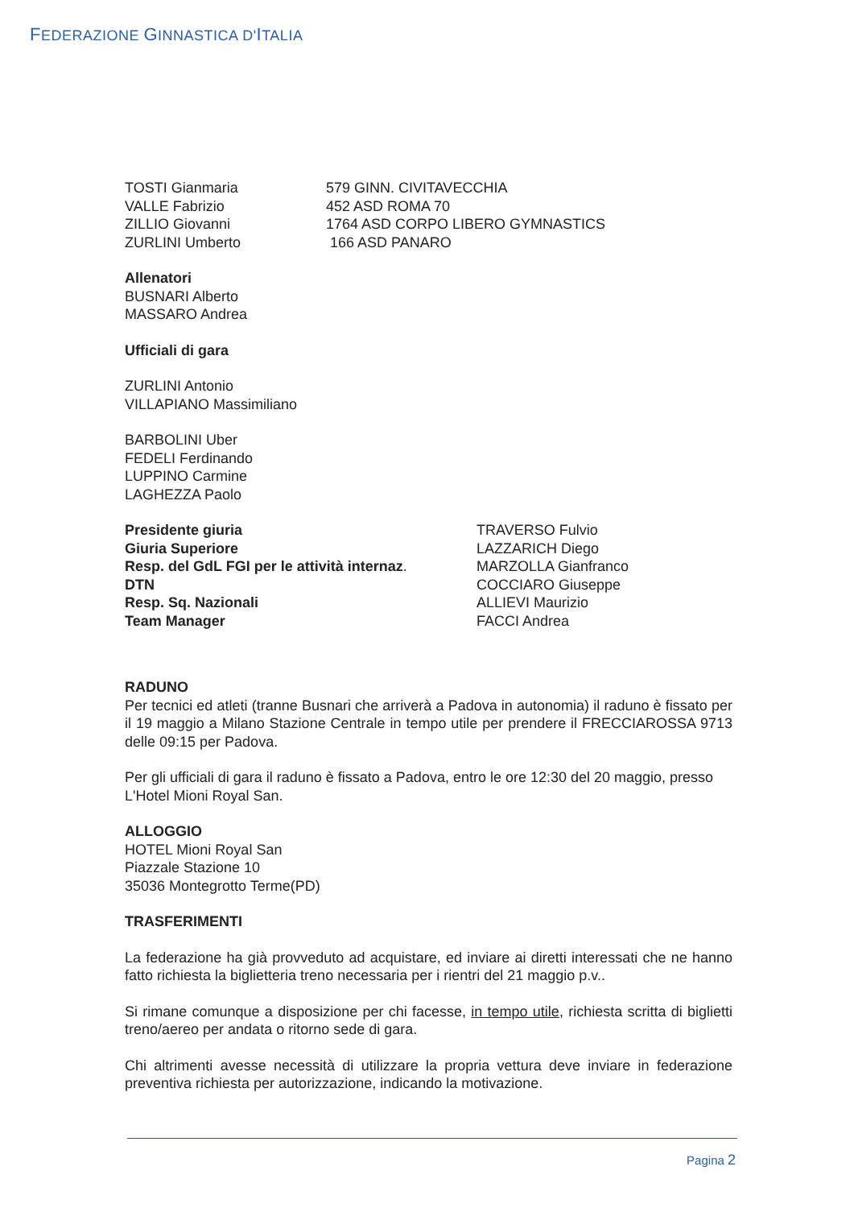FEDERAZIONE GINNASTICA D'ITALIA
| TOSTI Gianmaria VALLE Fabrizio ZILLIO Giovanni ZURLINI Umberto | 579 GINN. CIVITAVECCHIA 452 ASD ROMA 70 1764 ASD CORPO LIBERO GYMNASTICS 166 ASD PANARO |
Allenatori
BUSNARI Alberto
MASSARO Andrea
Ufficiali di gara
ZURLINI Antonio
VILLAPIANO Massimiliano
BARBOLINI Uber
FEDELI Ferdinando
LUPPINO Carmine
LAGHEZZA Paolo
| Presidente giuria Giuria Superiore Resp. del GdL FGI per le attività internaz . DTN Resp. Sq. Nazionali Team Manager | TRAVERSO Fulvio LAZZARICH Diego MARZOLLA Gianfranco COCCIARO Giuseppe ALLIEVI Maurizio FACCI Andrea |
RADUNO
Per tecnici ed atleti (tranne Busnari che arriverà a Padova in autonomia) il raduno è fissato per il 19 maggio a Milano Stazione Centrale in tempo utile per prendere il FRECCIAROSSA 9713 delle 09:15 per Padova.
Per gli ufficiali di gara il raduno è fissato a Padova, entro le ore 12:30 del 20 maggio, presso L'Hotel Mioni Royal San.
ALLOGGIO
HOTEL Mioni Royal San
Piazzale Stazione 10
35036 Montegrotto Terme(PD)
TRASFERIMENTI
La federazione ha già provveduto ad acquistare, ed inviare ai diretti interessati che ne hanno fatto richiesta la biglietteria treno necessaria per i rientri del 21 maggio p.v..
Si rimane comunque a disposizione per chi facesse, in tempo utile, richiesta scritta di biglietti treno/aereo per andata o ritorno sede di gara.
Chi altrimenti avesse necessità di utilizzare la propria vettura deve inviare in federazione preventiva richiesta per autorizzazione, indicando la motivazione.
Pagina 2